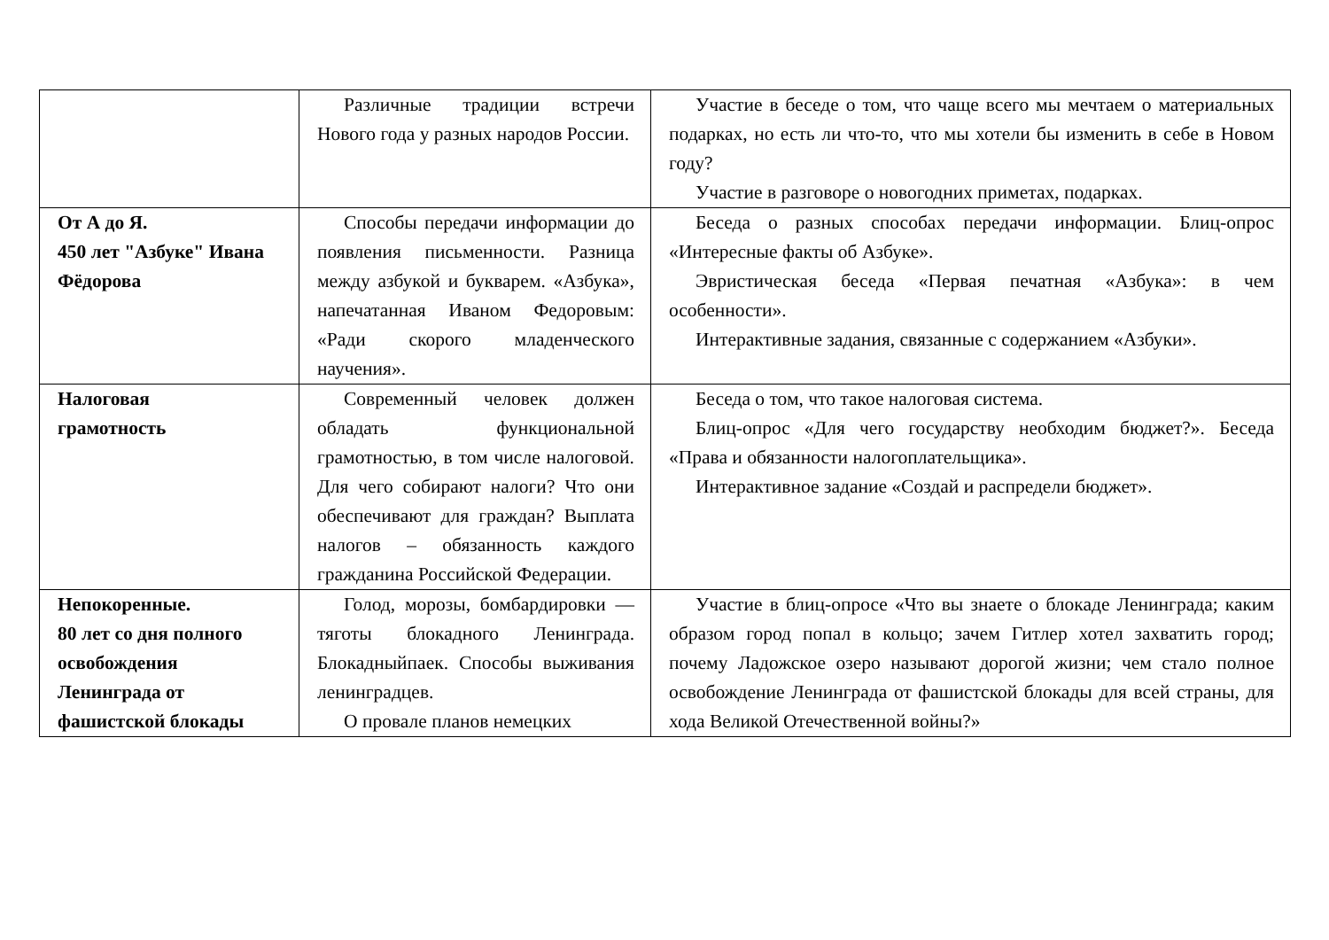| | Различные традиции встречи Нового года у разных народов России. | Участие в беседе о том, что чаще всего мы мечтаем о материальных подарках, но есть ли что-то, что мы хотели бы изменить в себе в Новом году? Участие в разговоре о новогодних приметах, подарках. |
| От А до Я. 450 лет "Азбуке" Ивана Фёдорова | Способы передачи информации до появления письменности. Разница между азбукой и букварем. «Азбука», напечатанная Иваном Федоровым: «Ради скорого младенческого научения». | Беседа о разных способах передачи информации. Блиц-опрос «Интересные факты об Азбуке». Эвристическая беседа «Первая печатная «Азбука»: в чем особенности». Интерактивные задания, связанные с содержанием «Азбуки». |
| Налоговая грамотность | Современный человек должен обладать функциональной грамотностью, в том числе налоговой. Для чего собирают налоги? Что они обеспечивают для граждан? Выплата налогов – обязанность каждого гражданина Российской Федерации. | Беседа о том, что такое налоговая система. Блиц-опрос «Для чего государству необходим бюджет?». Беседа «Права и обязанности налогоплательщика». Интерактивное задание «Создай и распредели бюджет». |
| Непокоренные. 80 лет со дня полного освобождения Ленинграда от фашистской блокады | Голод, морозы, бомбардировки — тяготы блокадного Ленинграда. Блокадныйпаек. Способы выживания ленинградцев. О провале планов немецких | Участие в блиц-опросе «Что вы знаете о блокаде Ленинграда; каким образом город попал в кольцо; зачем Гитлер хотел захватить город; почему Ладожское озеро называют дорогой жизни; чем стало полное освобождение Ленинграда от фашистской блокады для всей страны, для хода Великой Отечественной войны?» |